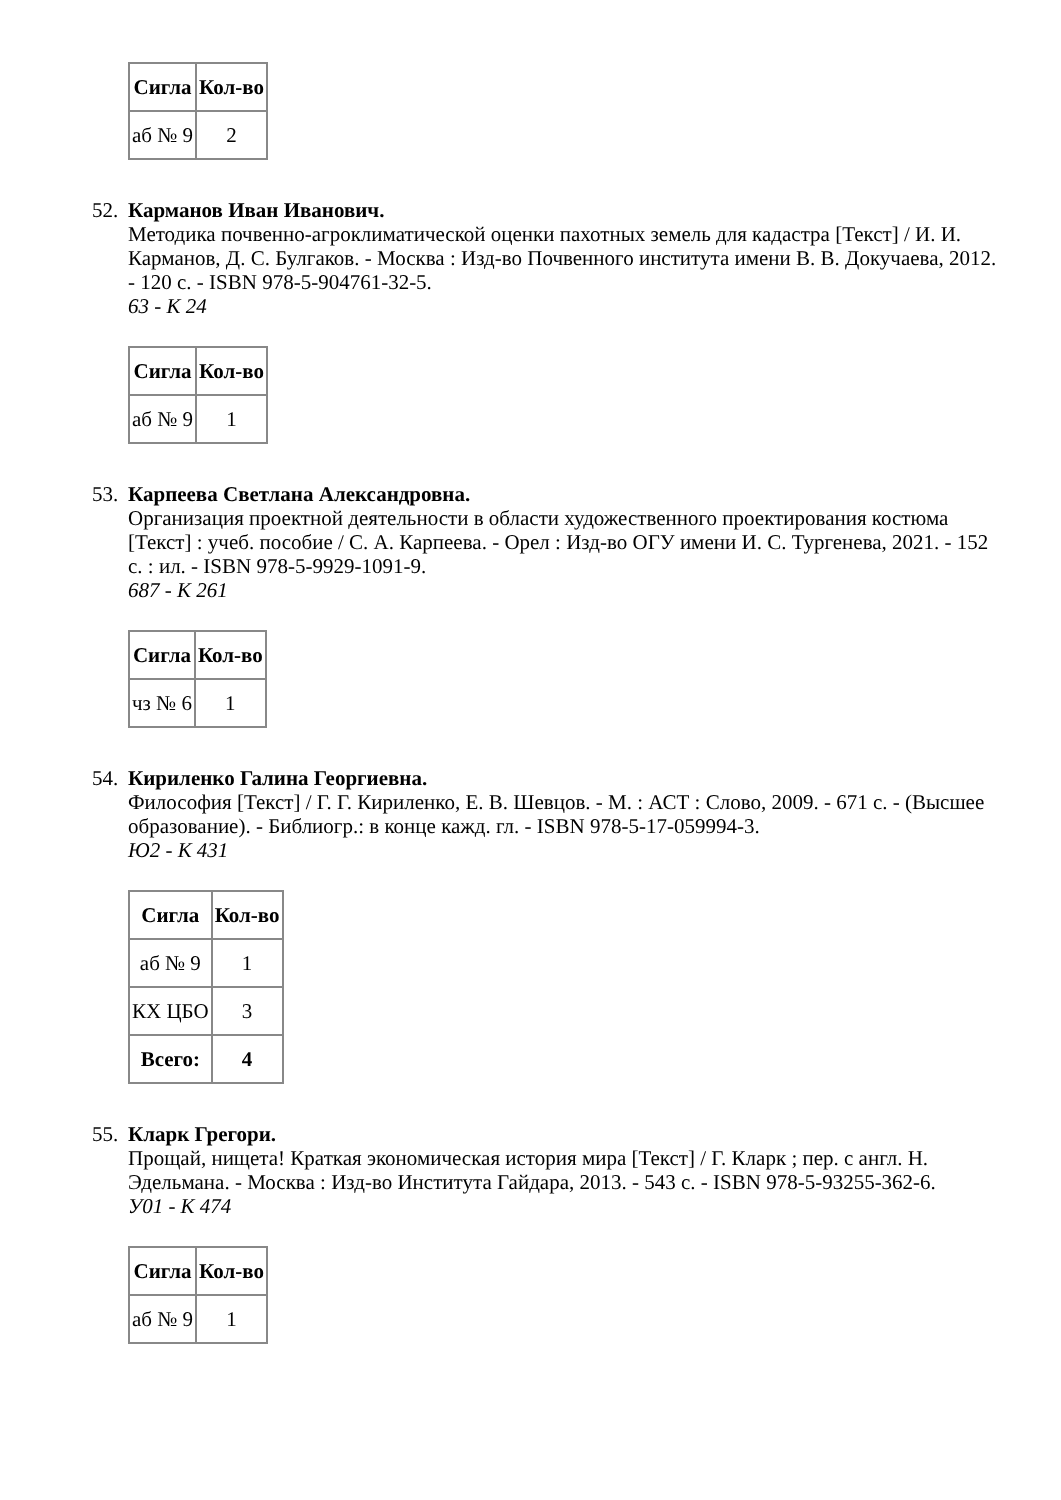| Сигла | Кол-во |
| --- | --- |
| аб № 9 | 2 |
52.
Карманов Иван Иванович.
Методика почвенно-агроклиматической оценки пахотных земель для кадастра [Текст] / И. И. Карманов, Д. С. Булгаков. - Москва : Изд-во Почвенного института имени В. В. Докучаева, 2012. - 120 с. - ISBN 978-5-904761-32-5.
63 - К 24
| Сигла | Кол-во |
| --- | --- |
| аб № 9 | 1 |
53.
Карпеева Светлана Александровна.
Организация проектной деятельности в области художественного проектирования костюма [Текст] : учеб. пособие / С. А. Карпеева. - Орел : Изд-во ОГУ имени И. С. Тургенева, 2021. - 152 с. : ил. - ISBN 978-5-9929-1091-9.
687 - К 261
| Сигла | Кол-во |
| --- | --- |
| чз № 6 | 1 |
54.
Кириленко Галина Георгиевна.
Философия [Текст] / Г. Г. Кириленко, Е. В. Шевцов. - М. : АСТ : Слово, 2009. - 671 с. - (Высшее образование). - Библиогр.: в конце кажд. гл. - ISBN 978-5-17-059994-3.
Ю2 - К 431
| Сигла | Кол-во |
| --- | --- |
| аб № 9 | 1 |
| КХ ЦБО | 3 |
| Всего: | 4 |
55.
Кларк Грегори.
Прощай, нищета! Краткая экономическая история мира [Текст] / Г. Кларк ; пер. с англ. Н. Эдельмана. - Москва : Изд-во Института Гайдара, 2013. - 543 с. - ISBN 978-5-93255-362-6.
У01 - К 474
| Сигла | Кол-во |
| --- | --- |
| аб № 9 | 1 |